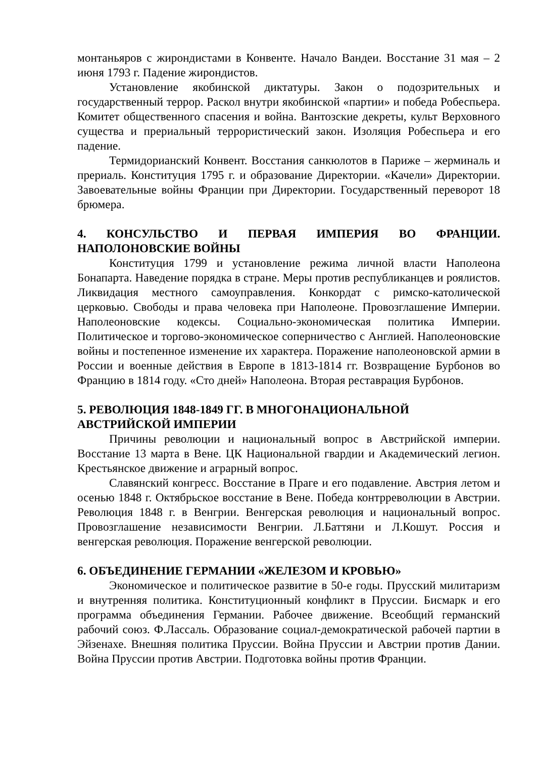монтаньяров с жирондистами в Конвенте. Начало Вандеи. Восстание 31 мая – 2 июня 1793 г. Падение жирондистов.
Установление якобинской диктатуры. Закон о подозрительных и государственный террор. Раскол внутри якобинской «партии» и победа Робеспьера. Комитет общественного спасения и война. Вантозские декреты, культ Верховного существа и прериальный террористический закон. Изоляция Робеспьера и его падение.
Термидорианский Конвент. Восстания санкюлотов в Париже – жерминаль и прериаль. Конституция 1795 г. и образование Директории. «Качели» Директории. Завоевательные войны Франции при Директории. Государственный переворот 18 брюмера.
4. КОНСУЛЬСТВО И ПЕРВАЯ ИМПЕРИЯ ВО ФРАНЦИИ. НАПОЛОНОВСКИЕ ВОЙНЫ
Конституция 1799 и установление режима личной власти Наполеона Бонапарта. Наведение порядка в стране. Меры против республиканцев и роялистов. Ликвидация местного самоуправления. Конкордат с римско-католической церковью. Свободы и права человека при Наполеоне. Провозглашение Империи. Наполеоновские кодексы. Социально-экономическая политика Империи. Политическое и торгово-экономическое соперничество с Англией. Наполеоновские войны и постепенное изменение их характера. Поражение наполеоновской армии в России и военные действия в Европе в 1813-1814 гг. Возвращение Бурбонов во Францию в 1814 году. «Сто дней» Наполеона. Вторая реставрация Бурбонов.
5. РЕВОЛЮЦИЯ 1848-1849 ГГ. В МНОГОНАЦИОНАЛЬНОЙ
АВСТРИЙСКОЙ ИМПЕРИИ
Причины революции и национальный вопрос в Австрийской империи. Восстание 13 марта в Вене. ЦК Национальной гвардии и Академический легион. Крестьянское движение и аграрный вопрос.
Славянский конгресс. Восстание в Праге и его подавление. Австрия летом и осенью 1848 г. Октябрьское восстание в Вене. Победа контрреволюции в Австрии. Революция 1848 г. в Венгрии. Венгерская революция и национальный вопрос. Провозглашение независимости Венгрии. Л.Баттяни и Л.Кошут. Россия и венгерская революция. Поражение венгерской революции.
6. ОБЪЕДИНЕНИЕ ГЕРМАНИИ «ЖЕЛЕЗОМ И КРОВЬЮ»
Экономическое и политическое развитие в 50-е годы. Прусский милитаризм и внутренняя политика. Конституционный конфликт в Пруссии. Бисмарк и его программа объединения Германии. Рабочее движение. Всеобщий германский рабочий союз. Ф.Лассаль. Образование социал-демократической рабочей партии в Эйзенахе. Внешняя политика Пруссии. Война Пруссии и Австрии против Дании. Война Пруссии против Австрии. Подготовка войны против Франции.